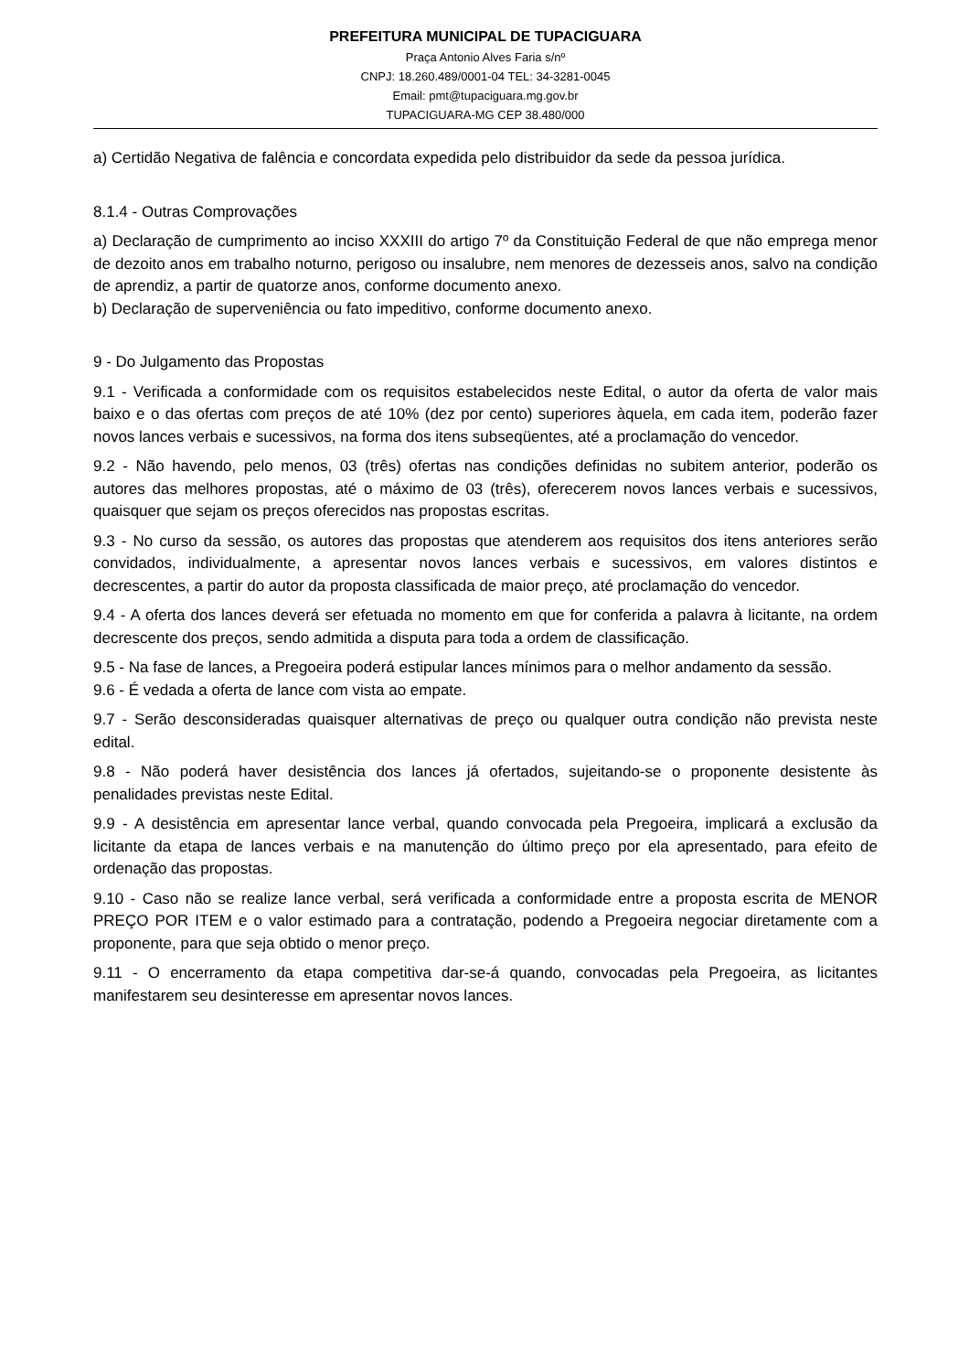PREFEITURA MUNICIPAL DE TUPACIGUARA
Praça Antonio Alves Faria s/nº
CNPJ: 18.260.489/0001-04 TEL: 34-3281-0045
Email: pmt@tupaciguara.mg.gov.br
TUPACIGUARA-MG CEP 38.480/000
a) Certidão Negativa de falência e concordata expedida pelo distribuidor da sede da pessoa jurídica.
8.1.4 - Outras Comprovações
a) Declaração de cumprimento ao inciso XXXIII do artigo 7º da Constituição Federal de que não emprega menor de dezoito anos em trabalho noturno, perigoso ou insalubre, nem menores de dezesseis anos, salvo na condição de aprendiz, a partir de quatorze anos, conforme documento anexo.
b) Declaração de superveniência ou fato impeditivo, conforme documento anexo.
9 - Do Julgamento das Propostas
9.1 - Verificada a conformidade com os requisitos estabelecidos neste Edital, o autor da oferta de valor mais baixo e o das ofertas com preços de até 10% (dez por cento) superiores àquela, em cada item, poderão fazer novos lances verbais e sucessivos, na forma dos itens subseqüentes, até a proclamação do vencedor.
9.2 - Não havendo, pelo menos, 03 (três) ofertas nas condições definidas no subitem anterior, poderão os autores das melhores propostas, até o máximo de 03 (três), oferecerem novos lances verbais e sucessivos, quaisquer que sejam os preços oferecidos nas propostas escritas.
9.3 - No curso da sessão, os autores das propostas que atenderem aos requisitos dos itens anteriores serão convidados, individualmente, a apresentar novos lances verbais e sucessivos, em valores distintos e decrescentes, a partir do autor da proposta classificada de maior preço, até proclamação do vencedor.
9.4 - A oferta dos lances deverá ser efetuada no momento em que for conferida a palavra à licitante, na ordem decrescente dos preços, sendo admitida a disputa para toda a ordem de classificação.
9.5 - Na fase de lances, a Pregoeira poderá estipular lances mínimos para o melhor andamento da sessão.
9.6 - É vedada a oferta de lance com vista ao empate.
9.7 - Serão desconsideradas quaisquer alternativas de preço ou qualquer outra condição não prevista neste edital.
9.8 - Não poderá haver desistência dos lances já ofertados, sujeitando-se o proponente desistente às penalidades previstas neste Edital.
9.9 - A desistência em apresentar lance verbal, quando convocada pela Pregoeira, implicará a exclusão da licitante da etapa de lances verbais e na manutenção do último preço por ela apresentado, para efeito de ordenação das propostas.
9.10 - Caso não se realize lance verbal, será verificada a conformidade entre a proposta escrita de MENOR PREÇO POR ITEM e o valor estimado para a contratação, podendo a Pregoeira negociar diretamente com a proponente, para que seja obtido o menor preço.
9.11 - O encerramento da etapa competitiva dar-se-á quando, convocadas pela Pregoeira, as licitantes manifestarem seu desinteresse em apresentar novos lances.